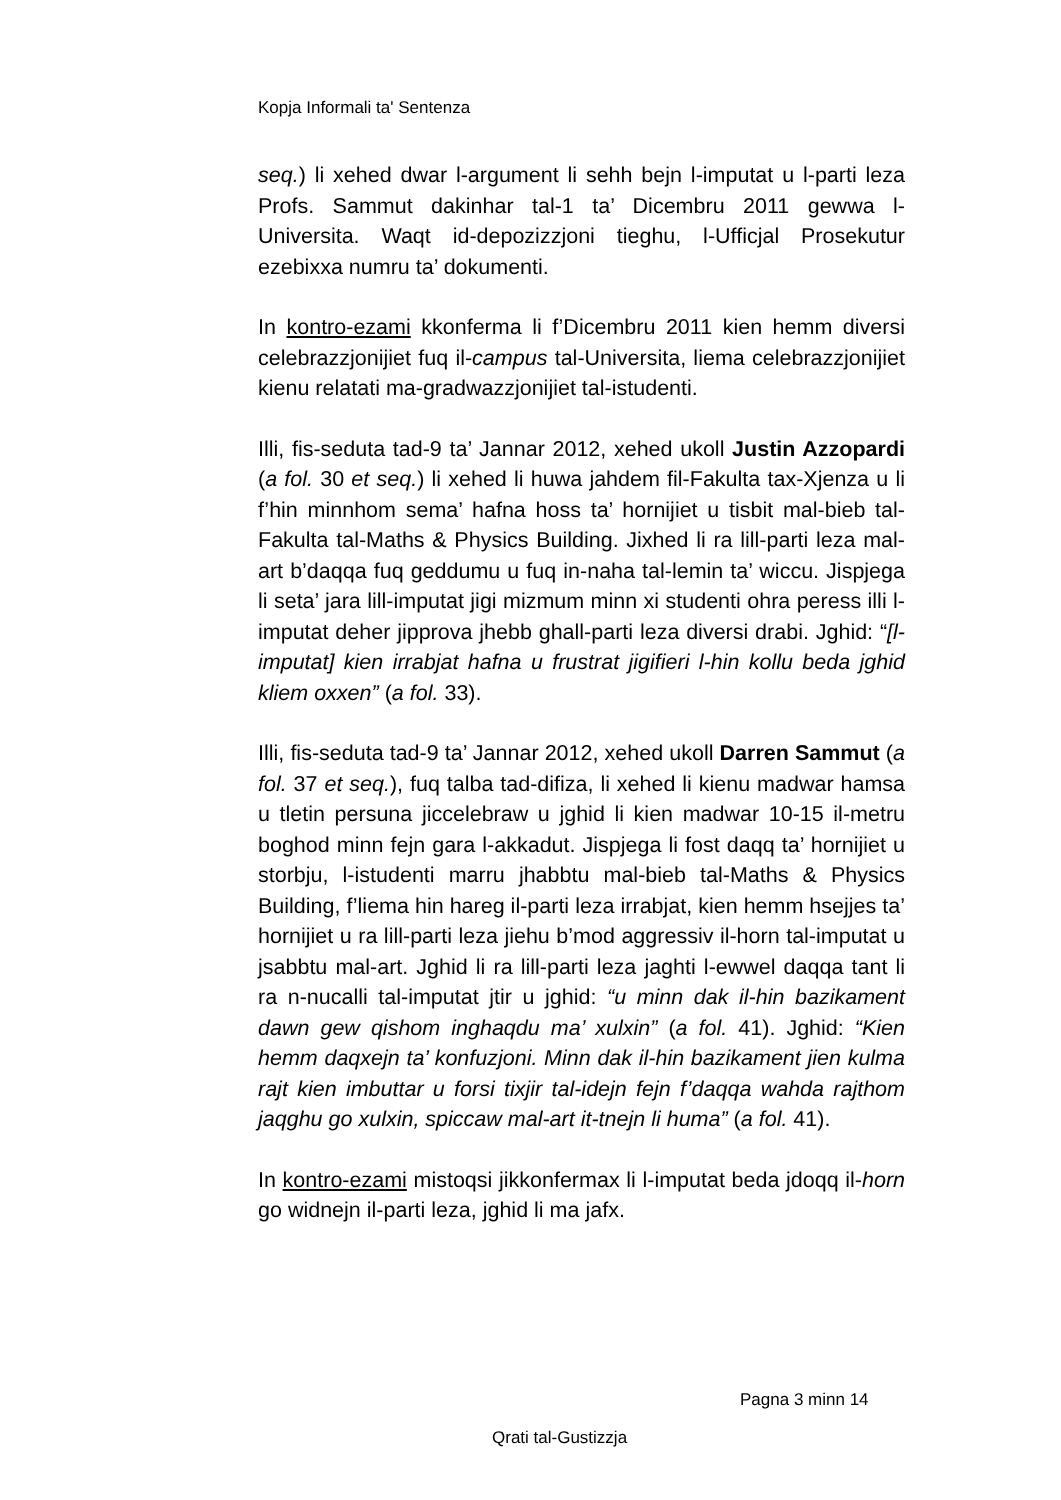Kopja Informali ta' Sentenza
seq.) li xehed dwar l-argument li sehh bejn l-imputat u l-parti leza Profs. Sammut dakinhar tal-1 ta’ Dicembru 2011 gewwa l-Universita. Waqt id-depozizzjoni tieghu, l-Ufficjal Prosekutur ezebixxa numru ta’ dokumenti.
In kontro-ezami kkonferma li f’Dicembru 2011 kien hemm diversi celebrazzjonijiet fuq il-campus tal-Universita, liema celebrazzjonijiet kienu relatati ma-gradwazzjonijiet tal-istudenti.
Illi, fis-seduta tad-9 ta’ Jannar 2012, xehed ukoll Justin Azzopardi (a fol. 30 et seq.) li xehed li huwa jahdem fil-Fakulta tax-Xjenza u li f’hin minnhom sema’ hafna hoss ta’ hornijiet u tisbit mal-bieb tal-Fakulta tal-Maths & Physics Building. Jixhed li ra lill-parti leza mal-art b’daqqa fuq geddumu u fuq in-naha tal-lemin ta’ wiccu. Jispjega li seta’ jara lill-imputat jigi mizmum minn xi studenti ohra peress illi l-imputat deher jipprova jhebb ghall-parti leza diversi drabi. Jghid: “[l-imputat] kien irrabjat hafna u frustrat jigifieri l-hin kollu beda jghid kliem oxxen” (a fol. 33).
Illi, fis-seduta tad-9 ta’ Jannar 2012, xehed ukoll Darren Sammut (a fol. 37 et seq.), fuq talba tad-difiza, li xehed li kienu madwar hamsa u tletin persuna jiccelebraw u jghid li kien madwar 10-15 il-metru boghod minn fejn gara l-akkadut. Jispjega li fost daqq ta’ hornijiet u storbju, l-istudenti marru jhabbtu mal-bieb tal-Maths & Physics Building, f’liema hin hareg il-parti leza irrabjat, kien hemm hsejjes ta’ hornijiet u ra lill-parti leza jiehu b’mod aggressiv il-horn tal-imputat u jsabbtu mal-art. Jghid li ra lill-parti leza jaghti l-ewwel daqqa tant li ra n-nucalli tal-imputat jtir u jghid: “u minn dak il-hin bazikament dawn gew qishom inghaqdu ma’ xulxin” (a fol. 41). Jghid: “Kien hemm daqxejn ta’ konfuzjoni. Minn dak il-hin bazikament jien kulma rajt kien imbuttar u forsi tixjir tal-idejn fejn f’daqqa wahda rajthom jaqghu go xulxin, spiccaw mal-art it-tnejn li huma” (a fol. 41).
In kontro-ezami mistoqsi jikkonfermax li l-imputat beda jdoqq il-horn go widnejn il-parti leza, jghid li ma jafx.
Pagna 3 minn 14
Qrati tal-Gustizzja